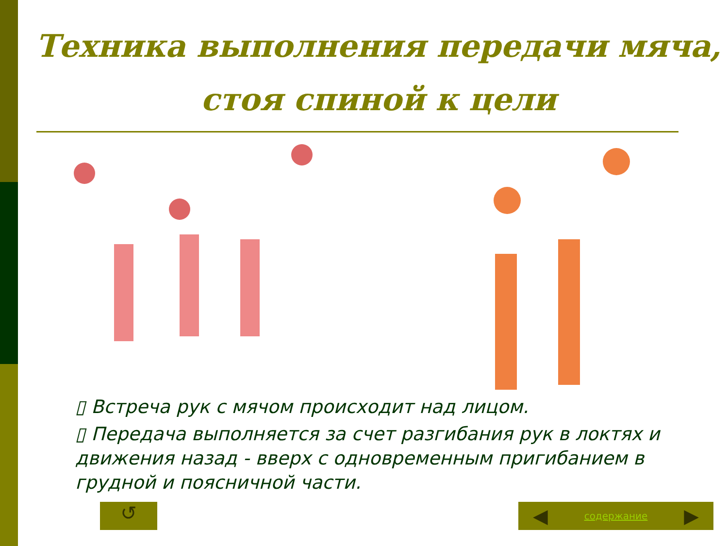Техника выполнения передачи мяча,
стоя спиной к цели
▯ Встреча рук с мячом происходит над лицом.
▯ Передача выполняется за счет разгибания рук в локтях и движения назад - вверх с одновременным пригибанием в грудной и поясничной части.
↺ ◀ содержание ▶